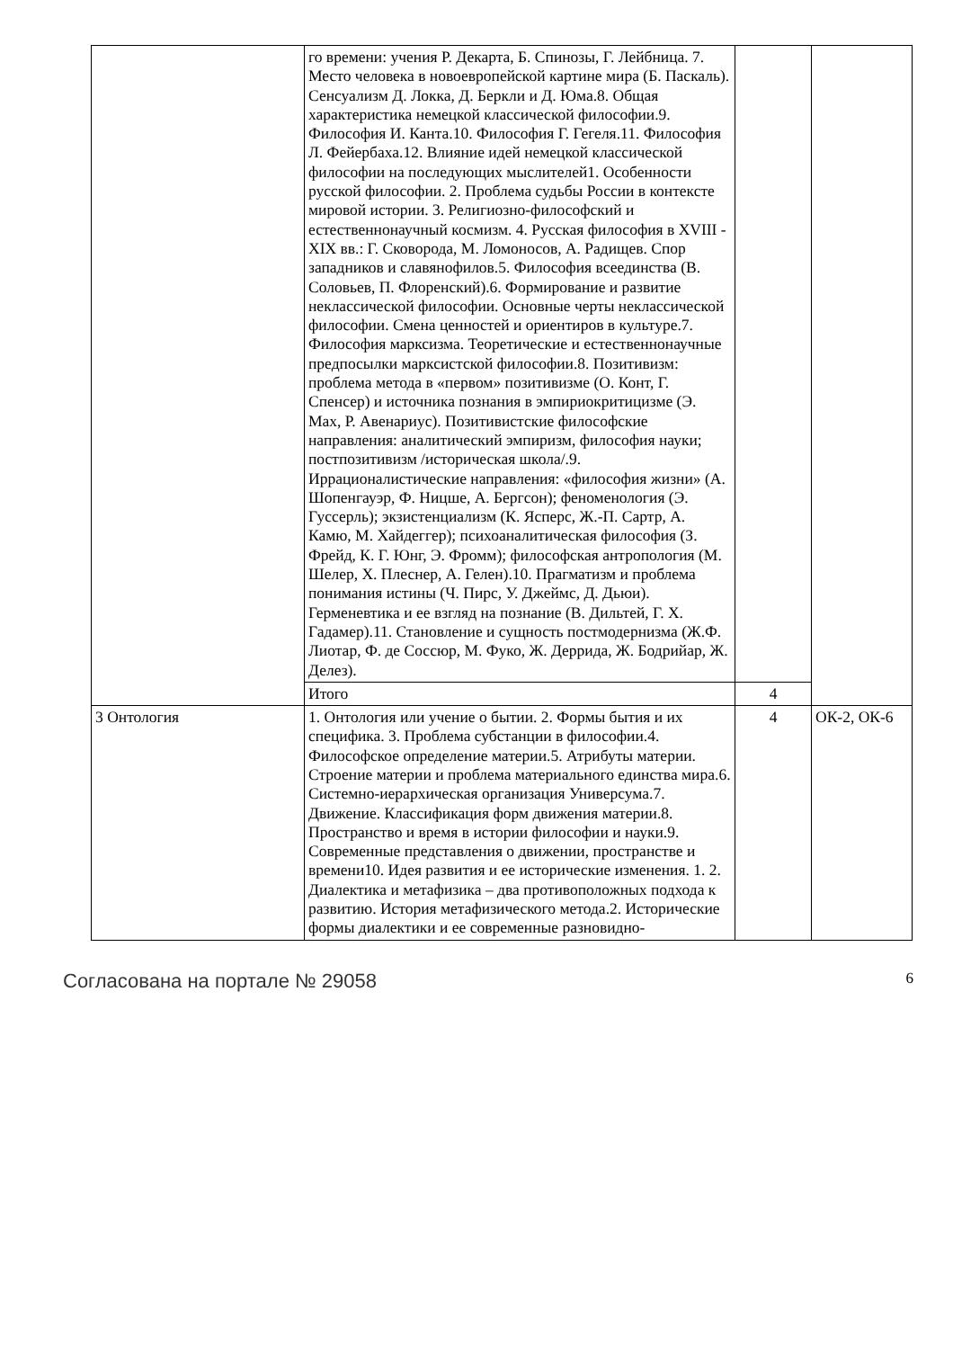| | го времени: учения Р. Декарта, Б. Спинозы, Г. Лейбница. 7. Место человека в новоевропейской картине мира (Б. Паскаль). Сенсуализм Д. Локка, Д. Беркли и Д. Юма.8. Общая характеристика немецкой классической философии.9. Философия И. Канта.10. Философия Г. Гегеля.11. Философия Л. Фейербаха.12. Влияние идей немецкой классической философии на последующих мыслителей1. Особенности русской философии. 2. Проблема судьбы России в контексте мировой истории. 3. Религиозно-философский и естественнонаучный космизм. 4. Русская философия в XVIII - XIX вв.: Г. Сковорода, М. Ломоносов, А. Радищев. Спор западников и славянофилов.5. Философия всеединства (В. Соловьев, П. Флоренский).6. Формирование и развитие неклассической философии. Основные черты неклассической философии. Смена ценностей и ориентиров в культуре.7. Философия марксизма. Теоретические и естественнонаучные предпосылки марксистской философии.8. Позитивизм: проблема метода в «первом» позитивизме (О. Конт, Г. Спенсер) и источника познания в эмпириокритицизме (Э. Мах, Р. Авенариус). Позитивистские философские направления: аналитический эмпиризм, философия науки; постпозитивизм /историческая школа/.9. Иррационалистические направления: «философия жизни» (А. Шопенгауэр, Ф. Ницше, А. Бергсон); феноменология (Э. Гуссерль); экзистенциализм (К. Ясперс, Ж.-П. Сартр, А. Камю, М. Хайдеггер); психоаналитическая философия (З. Фрейд, К. Г. Юнг, Э. Фромм); философская антропология (М. Шелер, Х. Плеснер, А. Гелен).10. Прагматизм и проблема понимания истины (Ч. Пирс, У. Джеймс, Д. Дьюи). Герменевтика и ее взгляд на познание (В. Дильтей, Г. Х. Гадамер).11. Становление и сущность постмодернизма (Ж.Ф. Лиотар, Ф. де Соссюр, М. Фуко, Ж. Деррида, Ж. Бодрийар, Ж. Делез). | | |
| | Итого | 4 | |
| 3 Онтология | 1. Онтология или учение о бытии. 2. Формы бытия и их специфика. 3. Проблема субстанции в философии.4. Философское определение материи.5. Атрибуты материи. Строение материи и проблема материального единства мира.6. Системно-иерархическая организация Универсума.7. Движение. Классификация форм движения материи.8. Пространство и время в истории философии и науки.9. Современные представления о движении, пространстве и времени10. Идея развития и ее исторические изменения. 1. 2. Диалектика и метафизика – два противоположных подхода к развитию. История метафизического метода.2. Исторические формы диалектики и ее современные разновидно- | 4 | ОК-2, ОК-6 |
Согласована на портале № 29058 6